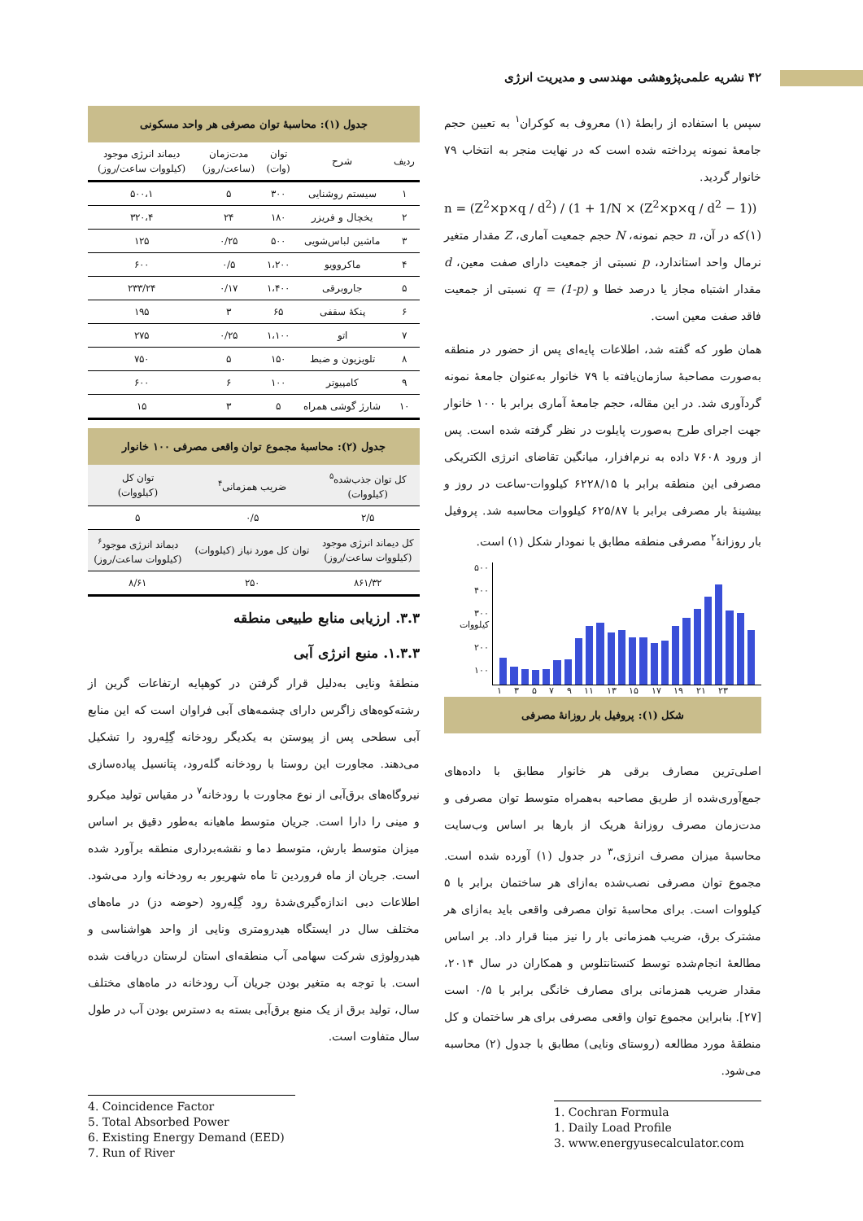۴۲ نشریه علمی‌پژوهشی مهندسی و مدیریت انرژی
سپس با استفاده از رابطهٔ (۱) معروف به کوکران<sup>۱</sup> به تعیین حجم جامعهٔ نمونه پرداخته شده است که در نهایت منجر به انتخاب ۷۹ خانوار گردید.
n = (Z<sup>2</sup>×p×q / d<sup>2</sup>) / (1 + 1/N × (Z<sup>2</sup>×p×q / d<sup>2</sup> − 1)) (۱)
که در آن، n حجم نمونه، N حجم جمعیت آماری، Z مقدار متغیر نرمال واحد استاندارد، p نسبتی از جمعیت دارای صفت معین، d مقدار اشتباه مجاز یا درصد خطا و q = (1-p) نسبتی از جمعیت فاقد صفت معین است.
همان طور که گفته شد، اطلاعات پایه‌ای پس از حضور در منطقه به‌صورت مصاحبهٔ سازمان‌یافته با ۷۹ خانوار به‌عنوان جامعهٔ نمونه گردآوری شد. در این مقاله، حجم جامعهٔ آماری برابر با ۱۰۰ خانوار جهت اجرای طرح به‌صورت پایلوت در نظر گرفته شده است. پس از ورود ۷۶۰۸ داده به نرم‌افزار، میانگین تقاضای انرژی الکتریکی مصرفی این منطقه برابر با ۶۲۲۸/۱۵ کیلووات-ساعت در روز و بیشینهٔ بار مصرفی برابر با ۶۲۵/۸۷ کیلووات محاسبه شد. پروفیل بار روزانهٔ<sup>۲</sup> مصرفی منطقه مطابق با نمودار شکل (۱) است.
۵۰۰
۴۰۰
۳۰۰ کیلووات
۲۰۰
۱۰۰
۱ ۳ ۵ ۷ ۹ ۱۱ ۱۳ ۱۵ ۱۷ ۱۹ ۲۱ ۲۳
شکل (۱): پروفیل بار روزانهٔ مصرفی
اصلی‌ترین مصارف برقی هر خانوار مطابق با داده‌های جمع‌آوری‌شده از طریق مصاحبه به‌همراه متوسط توان مصرفی و مدت‌زمان مصرف روزانهٔ هریک از بارها بر اساس وب‌سایت محاسبهٔ میزان مصرف انرژی،<sup>۳</sup> در جدول (۱) آورده شده است. مجموع توان مصرفی نصب‌شده به‌ازای هر ساختمان برابر با ۵ کیلووات است. برای محاسبهٔ توان مصرفی واقعی باید به‌ازای هر مشترک برق، ضریب همزمانی بار را نیز مبنا قرار داد. بر اساس مطالعهٔ انجام‌شده توسط کنستانتلوس و همکاران در سال ۲۰۱۴، مقدار ضریب همزمانی برای مصارف خانگی برابر با ۰/۵ است [۲۷]. بنابراین مجموع توان واقعی مصرفی برای هر ساختمان و کل منطقهٔ مورد مطالعه (روستای ونایی) مطابق با جدول (۲) محاسبه می‌شود.
1. Cochran Formula
1. Daily Load Profile
3. www.energyusecalculator.com
جدول (۱): محاسبهٔ توان مصرفی هر واحد مسکونی
| ردیف | شرح | توان (وات) | مدت‌زمان (ساعت/روز) | دیماند انرژی موجود (کیلووات ساعت/روز) |
| --- | --- | --- | --- | --- |
| ۱ | سیستم روشنایی | ۳۰۰ | ۵ | ۵۰۰،۱ |
| ۲ | یخچال و فریزر | ۱۸۰ | ۲۴ | ۳۲۰،۴ |
| ۳ | ماشین لباس‌شویی | ۵۰۰ | ۰/۲۵ | ۱۲۵ |
| ۴ | ماکروویو | ۱،۲۰۰ | ۰/۵ | ۶۰۰ |
| ۵ | جاروبرقی | ۱،۴۰۰ | ۰/۱۷ | ۲۳۳/۲۴ |
| ۶ | پنکهٔ سقفی | ۶۵ | ۳ | ۱۹۵ |
| ۷ | اتو | ۱،۱۰۰ | ۰/۲۵ | ۲۷۵ |
| ۸ | تلویزیون و ضبط | ۱۵۰ | ۵ | ۷۵۰ |
| ۹ | کامپیوتر | ۱۰۰ | ۶ | ۶۰۰ |
| ۱۰ | شارژ گوشی همراه | ۵ | ۳ | ۱۵ |
جدول (۲): محاسبهٔ مجموع توان واقعی مصرفی ۱۰۰ خانوار
| کل توان جذب‌شده<sup>۵</sup> (کیلووات) | ضریب همزمانی<sup>۴</sup> | توان کل (کیلووات) |
| --- | --- | --- |
| ۲/۵ | ۰/۵ | ۵ |
| کل دیماند انرژی موجود (کیلووات ساعت/روز) | توان کل مورد نیاز (کیلووات) | دیماند انرژی موجود<sup>۶</sup> (کیلووات ساعت/روز) |
| ۸۶۱/۳۲ | ۲۵۰ | ۸/۶۱ |
۳.۳. ارزیابی منابع طبیعی منطقه
۱.۳.۳. منبع انرژی آبی
منطقهٔ ونایی به‌دلیل قرار گرفتن در کوهپایه ارتفاعات گرین از رشته‌کوه‌های زاگرس دارای چشمه‌های آبی فراوان است که این منابع آبی سطحی پس از پیوستن به یکدیگر رودخانه گِلِه‌رود را تشکیل می‌دهند. مجاورت این روستا با رودخانه گله‌رود، پتانسیل پیاده‌سازی نیروگاه‌های برق‌آبی از نوع مجاورت با رودخانه<sup>۷</sup> در مقیاس تولید میکرو و مینی را دارا است. جریان متوسط ماهیانه به‌طور دقیق بر اساس میزان متوسط بارش، متوسط دما و نقشه‌برداری منطقه برآورد شده است. جریان از ماه فروردین تا ماه شهریور به رودخانه وارد می‌شود. اطلاعات دبی اندازه‌گیری‌شدهٔ رود گِلِه‌رود (حوضه دز) در ماه‌های مختلف سال در ایستگاه هیدرومتری ونایی از واحد هواشناسی و هیدرولوژی شرکت سهامی آب منطقه‌ای استان لرستان دریافت شده است. با توجه به متغیر بودن جریان آب رودخانه در ماه‌های مختلف سال، تولید برق از یک منبع برق‌آبی بسته به دسترس بودن آب در طول سال متفاوت است.
4. Coincidence Factor
5. Total Absorbed Power
6. Existing Energy Demand (EED)
7. Run of River